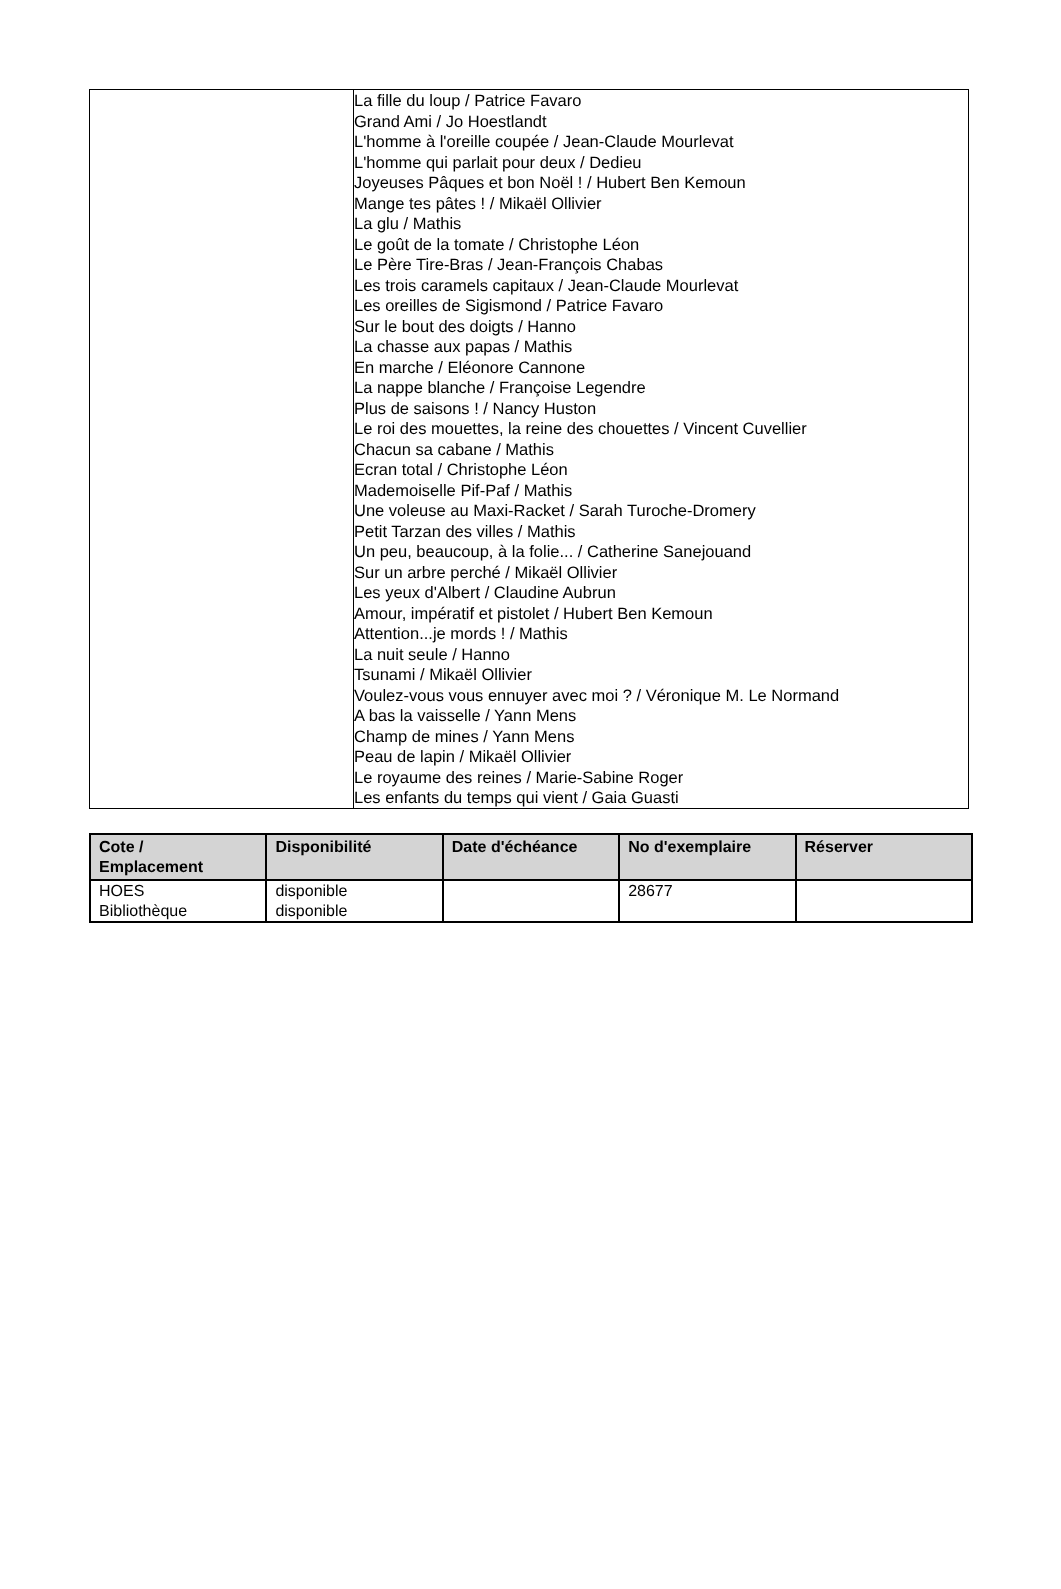| | La fille du loup / Patrice Favaro Grand Ami / Jo Hoestlandt L'homme à l'oreille coupée / Jean-Claude Mourlevat L'homme qui parlait pour deux / Dedieu Joyeuses Pâques et bon Noël ! / Hubert Ben Kemoun Mange tes pâtes ! / Mikaël Ollivier La glu / Mathis Le goût de la tomate / Christophe Léon Le Père Tire-Bras / Jean-François Chabas Les trois caramels capitaux / Jean-Claude Mourlevat Les oreilles de Sigismond / Patrice Favaro Sur le bout des doigts / Hanno La chasse aux papas / Mathis En marche / Eléonore Cannone La nappe blanche / Françoise Legendre Plus de saisons ! / Nancy Huston Le roi des mouettes, la reine des chouettes / Vincent Cuvellier Chacun sa cabane / Mathis Ecran total / Christophe Léon Mademoiselle Pif-Paf / Mathis Une voleuse au Maxi-Racket / Sarah Turoche-Dromery Petit Tarzan des villes / Mathis Un peu, beaucoup, à la folie... / Catherine Sanejouand Sur un arbre perché / Mikaël Ollivier Les yeux d'Albert / Claudine Aubrun Amour, impératif et pistolet / Hubert Ben Kemoun Attention...je mords ! / Mathis La nuit seule / Hanno Tsunami / Mikaël Ollivier Voulez-vous vous ennuyer avec moi ? / Véronique M. Le Normand A bas la vaisselle / Yann Mens Champ de mines / Yann Mens Peau de lapin / Mikaël Ollivier Le royaume des reines / Marie-Sabine Roger Les enfants du temps qui vient / Gaia Guasti |
| Cote / Emplacement | Disponibilité | Date d'échéance | No d'exemplaire | Réserver |
| --- | --- | --- | --- | --- |
| HOES Bibliothèque | disponible disponible | | 28677 | |